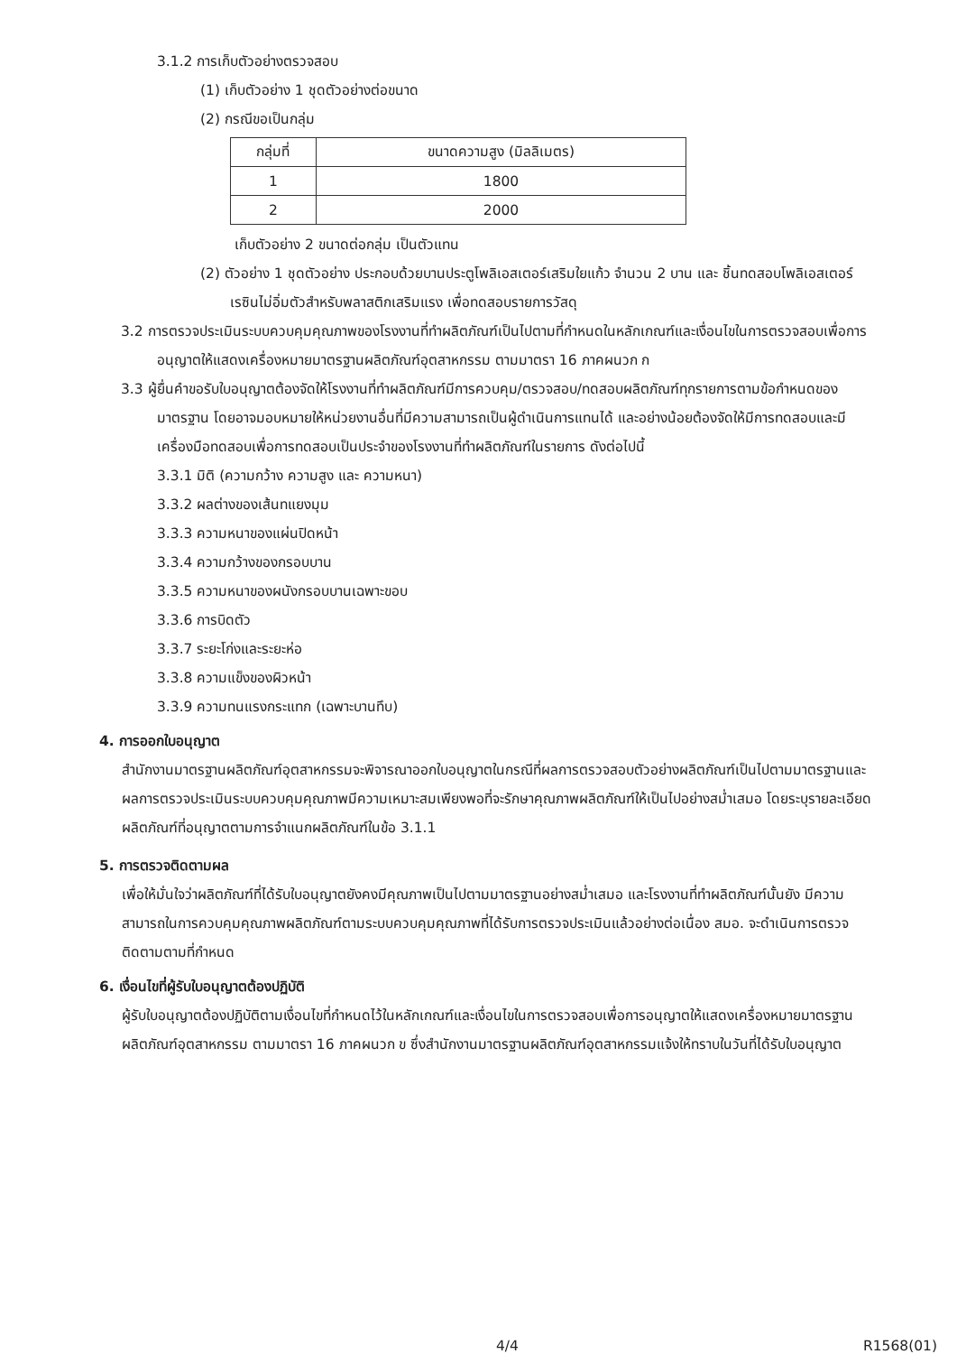3.1.2 การเก็บตัวอย่างตรวจสอบ
(1) เก็บตัวอย่าง 1 ชุดตัวอย่างต่อขนาด
(2) กรณีขอเป็นกลุ่ม
| กลุ่มที่ | ขนาดความสูง (มิลลิเมตร) |
| --- | --- |
| 1 | 1800 |
| 2 | 2000 |
เก็บตัวอย่าง 2 ขนาดต่อกลุ่ม เป็นตัวแทน
(2) ตัวอย่าง 1 ชุดตัวอย่าง ประกอบด้วยบานประตูโพลิเอสเตอร์เสริมใยแก้ว จำนวน 2 บาน และ ชิ้นทดสอบโพลิเอสเตอร์เรซินไม่อิ่มตัวสำหรับพลาสติกเสริมแรง เพื่อทดสอบรายการวัสดุ
3.2 การตรวจประเมินระบบควบคุมคุณภาพของโรงงานที่ทำผลิตภัณฑ์เป็นไปตามที่กำหนดในหลักเกณฑ์และเงื่อนไขในการตรวจสอบเพื่อการอนุญาตให้แสดงเครื่องหมายมาตรฐานผลิตภัณฑ์อุตสาหกรรม ตามมาตรา 16 ภาคผนวก ก
3.3 ผู้ยื่นคำขอรับใบอนุญาตต้องจัดให้โรงงานที่ทำผลิตภัณฑ์มีการควบคุม/ตรวจสอบ/ทดสอบผลิตภัณฑ์ทุกรายการตามข้อกำหนดของมาตรฐาน โดยอาจมอบหมายให้หน่วยงานอื่นที่มีความสามารถเป็นผู้ดำเนินการแทนได้ และอย่างน้อยต้องจัดให้มีการทดสอบและมีเครื่องมือทดสอบเพื่อการทดสอบเป็นประจำของโรงงานที่ทำผลิตภัณฑ์ในรายการ ดังต่อไปนี้
3.3.1 มิติ (ความกว้าง ความสูง และ ความหนา)
3.3.2 ผลต่างของเส้นทแยงมุม
3.3.3 ความหนาของแผ่นปิดหน้า
3.3.4 ความกว้างของกรอบบาน
3.3.5 ความหนาของผนังกรอบบานเฉพาะขอบ
3.3.6 การบิดตัว
3.3.7 ระยะโก่งและระยะห่อ
3.3.8 ความแข็งของผิวหน้า
3.3.9 ความทนแรงกระแทก (เฉพาะบานทึบ)
4. การออกใบอนุญาต
สำนักงานมาตรฐานผลิตภัณฑ์อุตสาหกรรมจะพิจารณาออกใบอนุญาตในกรณีที่ผลการตรวจสอบตัวอย่างผลิตภัณฑ์เป็นไปตามมาตรฐานและผลการตรวจประเมินระบบควบคุมคุณภาพมีความเหมาะสมเพียงพอที่จะรักษาคุณภาพผลิตภัณฑ์ให้เป็นไปอย่างสม่ำเสมอ โดยระบุรายละเอียดผลิตภัณฑ์ที่อนุญาตตามการจำแนกผลิตภัณฑ์ในข้อ 3.1.1
5. การตรวจติดตามผล
เพื่อให้มั่นใจว่าผลิตภัณฑ์ที่ได้รับใบอนุญาตยังคงมีคุณภาพเป็นไปตามมาตรฐานอย่างสม่ำเสมอ และโรงงานที่ทำผลิตภัณฑ์นั้นยัง มีความสามารถในการควบคุมคุณภาพผลิตภัณฑ์ตามระบบควบคุมคุณภาพที่ได้รับการตรวจประเมินแล้วอย่างต่อเนื่อง สมอ. จะดำเนินการตรวจติดตามตามที่กำหนด
6. เงื่อนไขที่ผู้รับใบอนุญาตต้องปฏิบัติ
ผู้รับใบอนุญาตต้องปฏิบัติตามเงื่อนไขที่กำหนดไว้ในหลักเกณฑ์และเงื่อนไขในการตรวจสอบเพื่อการอนุญาตให้แสดงเครื่องหมายมาตรฐานผลิตภัณฑ์อุตสาหกรรม ตามมาตรา 16 ภาคผนวก ข ซึ่งสำนักงานมาตรฐานผลิตภัณฑ์อุตสาหกรรมแจ้งให้ทราบในวันที่ได้รับใบอนุญาต
4/4 R1568(01)